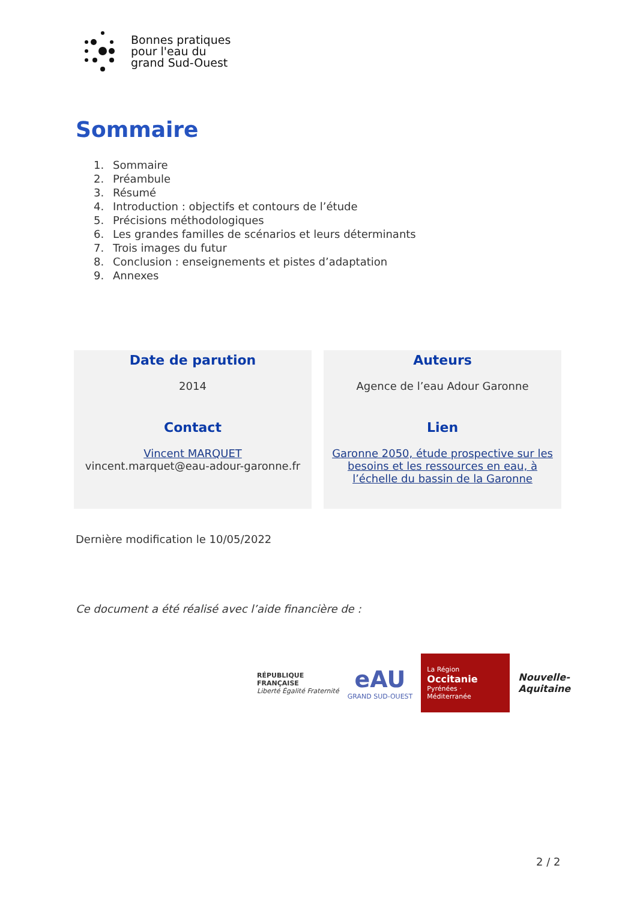Bonnes pratiques
pour l'eau du
grand Sud-Ouest
Sommaire
1. Sommaire
2. Préambule
3. Résumé
4. Introduction : objectifs et contours de l’étude
5. Précisions méthodologiques
6. Les grandes familles de scénarios et leurs déterminants
7. Trois images du futur
8. Conclusion : enseignements et pistes d’adaptation
9. Annexes
Date de parution
2014
Contact
Vincent MARQUET
vincent.marquet@eau-adour-garonne.fr
Auteurs
Agence de l’eau Adour Garonne
Lien
Garonne 2050, étude prospective sur les besoins et les ressources en eau, à l’échelle du bassin de la Garonne
Dernière modification le 10/05/2022
Ce document a été réalisé avec l’aide financière de :
RÉPUBLIQUE
FRANÇAISE
Liberté Égalité Fraternité
eAU
GRAND SUD-OUEST
La Région
Occitanie
Pyrénées · Méditerranée
Nouvelle-
Aquitaine
2 / 2